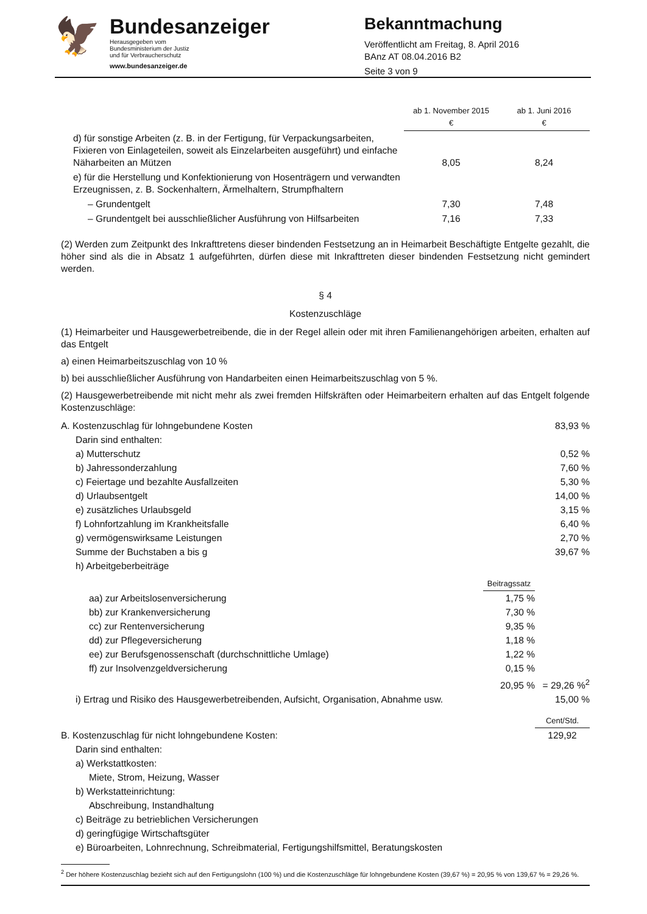🦅
Bundesanzeiger
Herausgegeben vom
Bundesministerium der Justiz
und für Verbraucherschutz
www.bundesanzeiger.de
Bekanntmachung
Veröffentlicht am Freitag, 8. April 2016
BAnz AT 08.04.2016 B2
Seite 3 von 9
| | ab 1. November 2015 € | ab 1. Juni 2016 € |
| --- | --- | --- |
| d) für sonstige Arbeiten (z. B. in der Fertigung, für Verpackungsarbeiten, Fixieren von Einlageteilen, soweit als Einzelarbeiten ausgeführt) und einfache Näharbeiten an Mützen | 8,05 | 8,24 |
| e) für die Herstellung und Konfektionierung von Hosenträgern und verwandten Erzeugnissen, z. B. Sockenhaltern, Ärmelhaltern, Strumpfhaltern | | |
| – Grundentgelt | 7,30 | 7,48 |
| – Grundentgelt bei ausschließlicher Ausführung von Hilfsarbeiten | 7,16 | 7,33 |
(2) Werden zum Zeitpunkt des Inkrafttretens dieser bindenden Festsetzung an in Heimarbeit Beschäftigte Entgelte gezahlt, die höher sind als die in Absatz 1 aufgeführten, dürfen diese mit Inkrafttreten dieser bindenden Festsetzung nicht gemindert werden.
§ 4
Kostenzuschläge
(1) Heimarbeiter und Hausgewerbetreibende, die in der Regel allein oder mit ihren Familienangehörigen arbeiten, erhalten auf das Entgelt
a) einen Heimarbeitszuschlag von 10 %
b) bei ausschließlicher Ausführung von Handarbeiten einen Heimarbeitszuschlag von 5 %.
(2) Hausgewerbetreibende mit nicht mehr als zwei fremden Hilfskräften oder Heimarbeitern erhalten auf das Entgelt folgende Kostenzuschläge:
| A. Kostenzuschlag für lohngebundene Kosten | | 83,93 % |
| Darin sind enthalten: | | |
| a) Mutterschutz | | 0,52 % |
| b) Jahressonderzahlung | | 7,60 % |
| c) Feiertage und bezahlte Ausfallzeiten | | 5,30 % |
| d) Urlaubsentgelt | | 14,00 % |
| e) zusätzliches Urlaubsgeld | | 3,15 % |
| f) Lohnfortzahlung im Krankheitsfalle | | 6,40 % |
| g) vermögenswirksame Leistungen | | 2,70 % |
| Summe der Buchstaben a bis g | | 39,67 % |
| h) Arbeitgeberbeiträge | | |
| | Beitragssatz | |
| aa) zur Arbeitslosenversicherung | 1,75 % | |
| bb) zur Krankenversicherung | 7,30 % | |
| cc) zur Rentenversicherung | 9,35 % | |
| dd) zur Pflegeversicherung | 1,18 % | |
| ee) zur Berufsgenossenschaft (durchschnittliche Umlage) | 1,22 % | |
| ff) zur Insolvenzgeldversicherung | 0,15 % | |
| | 20,95 % | = 29,26 %<sup>2</sup> |
| i) Ertrag und Risiko des Hausgewerbetreibenden, Aufsicht, Organisation, Abnahme usw. | | 15,00 % |
| | | Cent/Std. |
| B. Kostenzuschlag für nicht lohngebundene Kosten: | | 129,92 |
| Darin sind enthalten: | | |
| a) Werkstattkosten: | | |
| Miete, Strom, Heizung, Wasser | | |
| b) Werkstatteinrichtung: | | |
| Abschreibung, Instandhaltung | | |
| c) Beiträge zu betrieblichen Versicherungen | | |
| d) geringfügige Wirtschaftsgüter | | |
| e) Büroarbeiten, Lohnrechnung, Schreibmaterial, Fertigungshilfsmittel, Beratungskosten | | |
<sup>2</sup> Der höhere Kostenzuschlag bezieht sich auf den Fertigungslohn (100 %) und die Kostenzuschläge für lohngebundene Kosten (39,67 %) = 20,95 % von 139,67 % = 29,26 %.